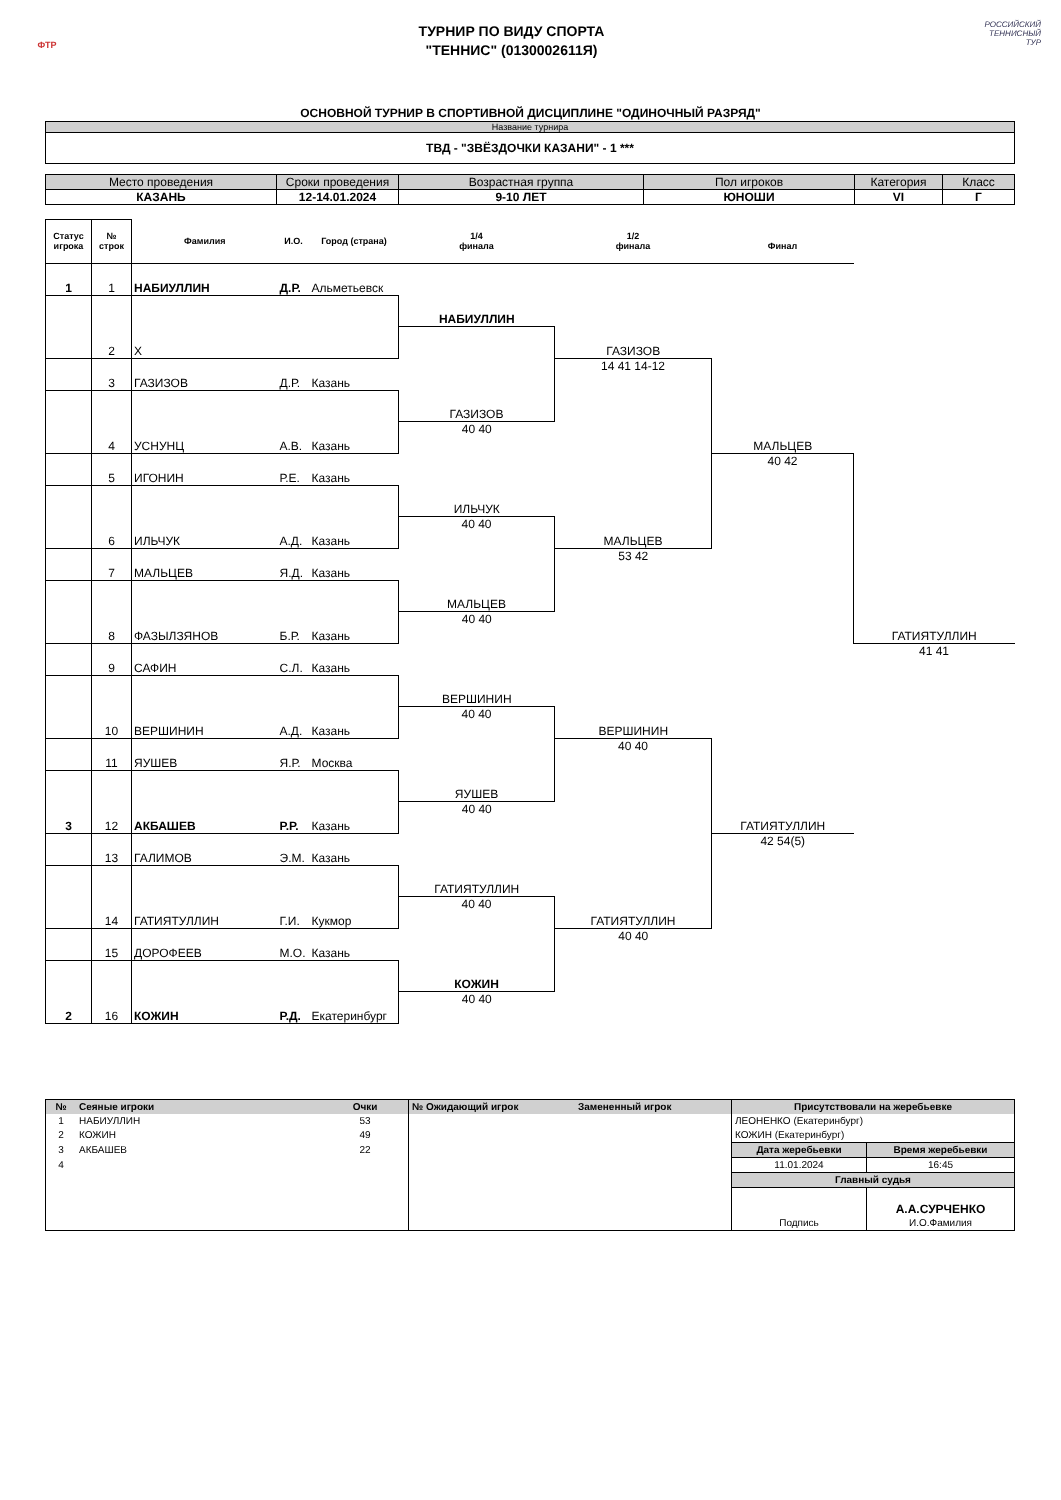ФТР
ТУРНИР ПО ВИДУ СПОРТА
"ТЕННИС" (0130002611Я)
РОССИЙСКИЙ
ТЕННИСНЫЙ
ТУР
ОСНОВНОЙ ТУРНИР В СПОРТИВНОЙ ДИСЦИПЛИНЕ "ОДИНОЧНЫЙ РАЗРЯД"
| Название турнира |
| ТВД - "ЗВЁЗДОЧКИ КАЗАНИ" - 1 *** |
| Место проведения | Сроки проведения | Возрастная группа | Пол игроков | Категория | Класс |
| КАЗАНЬ | 12-14.01.2024 | 9-10 ЛЕТ | ЮНОШИ | VI | Г |
| Статус игрока | № строк | Фамилия | И.О. | Город (страна) | 1/4 финала | 1/2 финала | Финал | |
| --- | --- | --- | --- | --- | --- | --- | --- | --- |
| 1 | 1 | НАБИУЛЛИН | Д.Р. | Альметьевск | | | | |
| | 2 | Х | | | НАБИУЛЛИН | | | |
| | | | | | | ГАЗИЗОВ | | |
| | 3 | ГАЗИЗОВ | Д.Р. | Казань | | | | |
| | | | | | | 14 41 14-12 | МАЛЬЦЕВ | |
| | 4 | УСНУНЦ | А.В. | Казань | ГАЗИЗОВ | | | |
| | | | | | 40 40 | | | |
| | 5 | ИГОНИН | Р.Е. | Казань | | | | |
| | | | | | | | 40 42 | ГАТИЯТУЛЛИН |
| | 6 | ИЛЬЧУК | А.Д. | Казань | ИЛЬЧУК | | | |
| | | | | | 40 40 | МАЛЬЦЕВ | | |
| | 7 | МАЛЬЦЕВ | Я.Д. | Казань | | | | |
| | | | | | | 53 42 | | |
| | 8 | ФАЗЫЛЗЯНОВ | Б.Р. | Казань | МАЛЬЦЕВ | | | |
| | | | | | 40 40 | | | |
| | 9 | САФИН | С.Л. | Казань | | | | |
| | | | | | | | | 41 41 |
| | 10 | ВЕРШИНИН | А.Д. | Казань | ВЕРШИНИН | | | |
| | | | | | 40 40 | ВЕРШИНИН | | |
| | 11 | ЯУШЕВ | Я.Р. | Москва | | | | |
| | | | | | | 40 40 | ГАТИЯТУЛЛИН | |
| 3 | 12 | АКБАШЕВ | Р.Р. | Казань | ЯУШЕВ | | | |
| | | | | | 40 40 | | | |
| | 13 | ГАЛИМОВ | Э.М. | Казань | | | | |
| | | | | | | | 42 54(5) | |
| | 14 | ГАТИЯТУЛЛИН | Г.И. | Кукмор | ГАТИЯТУЛЛИН | | | |
| | | | | | 40 40 | ГАТИЯТУЛЛИН | | |
| | 15 | ДОРОФЕЕВ | М.О. | Казань | | | | |
| | | | | | | 40 40 | | |
| 2 | 16 | КОЖИН | Р.Д. | Екатеринбург | КОЖИН | | | |
| | | | | | 40 40 | | | |
| № | Сеяные игроки | Очки | № Ожидающий игрок | Замененный игрок | Присутствовали на жеребьевке | |
| --- | --- | --- | --- | --- | --- | --- |
| 1 | НАБИУЛЛИН | 53 | | | ЛЕОНЕНКО (Екатеринбург) | |
| 2 | КОЖИН | 49 | | | КОЖИН (Екатеринбург) | |
| 3 | АКБАШЕВ | 22 | | | Дата жеребьевки | Время жеребьевки |
| 4 | | | | | 11.01.2024 | 16:45 |
| | | | | | Главный судья | |
| | | | | | | А.А.СУРЧЕНКО |
| | | | | | Подпись | И.О.Фамилия |